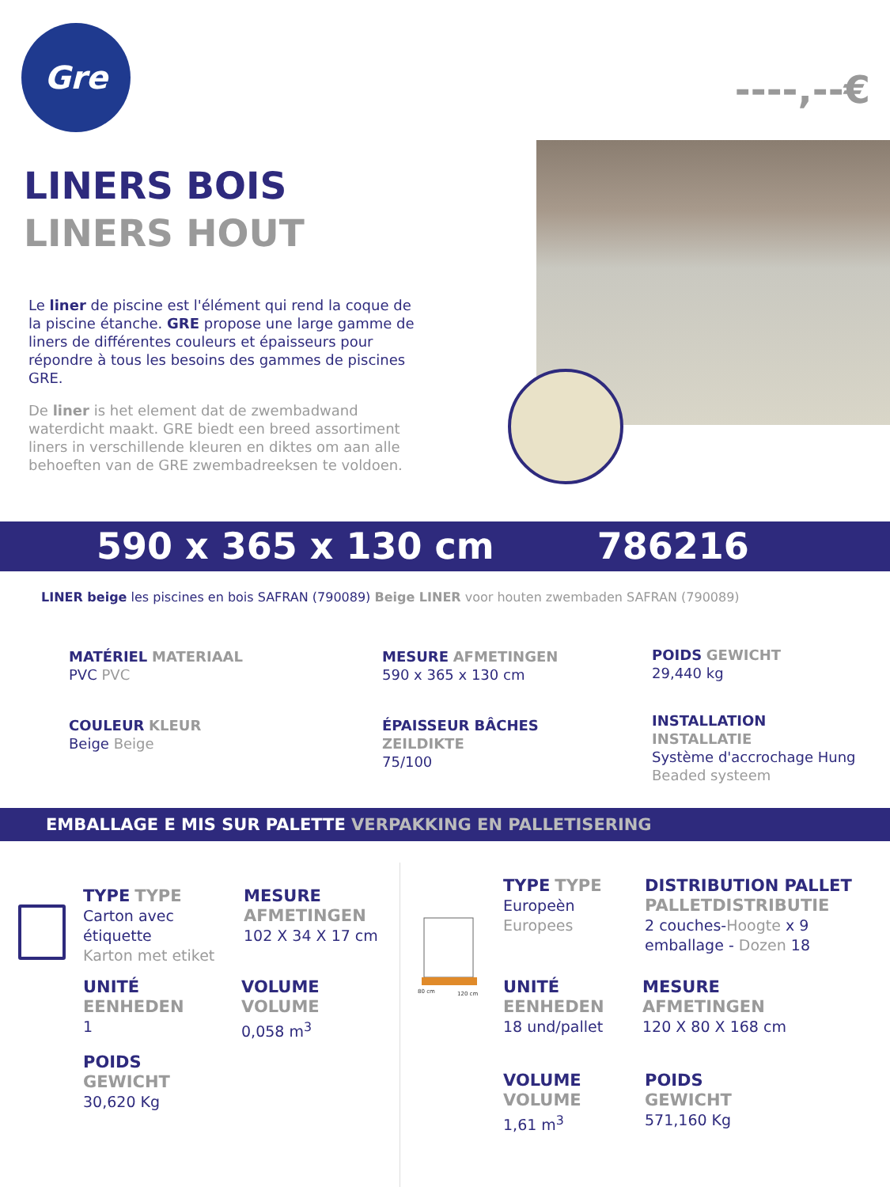Gre
----,--€
LINERS BOIS
LINERS HOUT
Le liner de piscine est l'élément qui rend la coque de la piscine étanche. GRE propose une large gamme de liners de différentes couleurs et épaisseurs pour répondre à tous les besoins des gammes de piscines GRE.
De liner is het element dat de zwembadwand waterdicht maakt. GRE biedt een breed assortiment liners in verschillende kleuren en diktes om aan alle behoeften van de GRE zwembadreeksen te voldoen.
590 x 365 x 130 cm 786216
LINER beige les piscines en bois SAFRAN (790089) Beige LINER voor houten zwembaden SAFRAN (790089)
MATÉRIEL MATERIAAL
PVC PVC
MESURE AFMETINGEN
590 x 365 x 130 cm
POIDS GEWICHT
29,440 kg
COULEUR KLEUR
Beige Beige
ÉPAISSEUR BÂCHES
ZEILDIKTE
75/100
INSTALLATION
INSTALLATIE
Système d'accrochage Hung
Beaded systeem
EMBALLAGE E MIS SUR PALETTE VERPAKKING EN PALLETISERING
80 cm
120 cm
TYPE TYPE
Carton avec
étiquette
Karton met etiket
MESURE
AFMETINGEN
102 X 34 X 17 cm
UNITÉ
EENHEDEN
1
VOLUME
VOLUME
0,058 m<sup>3</sup>
POIDS
GEWICHT
30,620 Kg
TYPE TYPE
Europeèn
Europees
DISTRIBUTION PALLET
PALLETDISTRIBUTIE
2 couches-Hoogte x 9
emballage - Dozen 18
UNITÉ
EENHEDEN
18 und/pallet
MESURE
AFMETINGEN
120 X 80 X 168 cm
VOLUME
VOLUME
1,61 m<sup>3</sup>
POIDS
GEWICHT
571,160 Kg